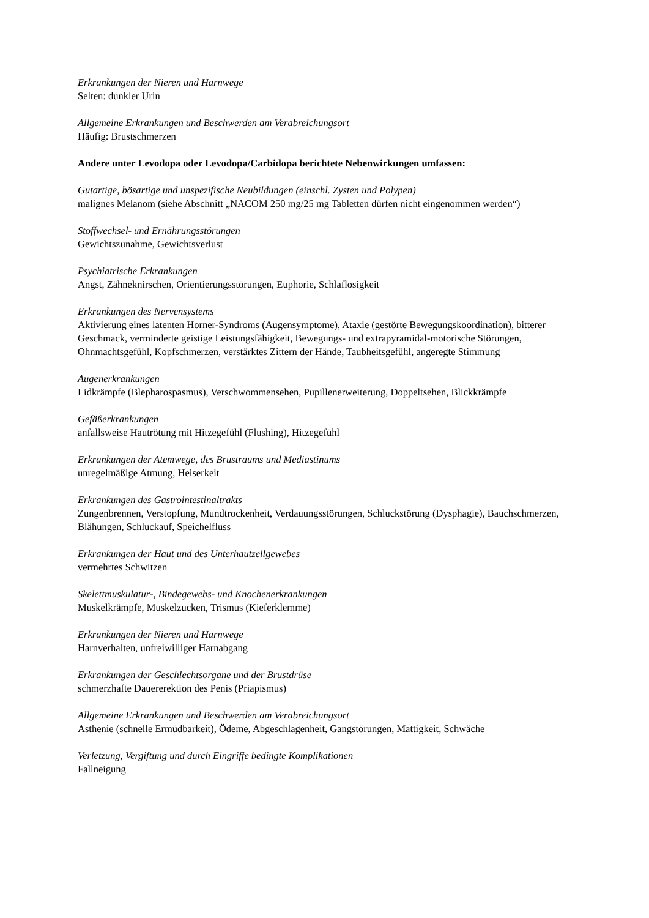Erkrankungen der Nieren und Harnwege
Selten: dunkler Urin
Allgemeine Erkrankungen und Beschwerden am Verabreichungsort
Häufig: Brustschmerzen
Andere unter Levodopa oder Levodopa/Carbidopa berichtete Nebenwirkungen umfassen:
Gutartige, bösartige und unspezifische Neubildungen (einschl. Zysten und Polypen)
malignes Melanom (siehe Abschnitt „NACOM 250 mg/25 mg Tabletten dürfen nicht eingenommen werden“)
Stoffwechsel- und Ernährungsstörungen
Gewichtszunahme, Gewichtsverlust
Psychiatrische Erkrankungen
Angst, Zähneknirschen, Orientierungsstörungen, Euphorie, Schlaflosigkeit
Erkrankungen des Nervensystems
Aktivierung eines latenten Horner-Syndroms (Augensymptome), Ataxie (gestörte Bewegungskoordination), bitterer Geschmack, verminderte geistige Leistungsfähigkeit, Bewegungs- und extrapyramidal-motorische Störungen, Ohnmachtsgefühl, Kopfschmerzen, verstärktes Zittern der Hände, Taubheitsgefühl, angeregte Stimmung
Augenerkrankungen
Lidkrämpfe (Blepharospasmus), Verschwommensehen, Pupillenerweiterung, Doppeltsehen, Blickkrämpfe
Gefäßerkrankungen
anfallsweise Hautrötung mit Hitzegefühl (Flushing), Hitzegefühl
Erkrankungen der Atemwege, des Brustraums und Mediastinums
unregelmäßige Atmung, Heiserkeit
Erkrankungen des Gastrointestinaltrakts
Zungenbrennen, Verstopfung, Mundtrockenheit, Verdauungsstörungen, Schluckstörung (Dysphagie), Bauchschmerzen, Blähungen, Schluckauf, Speichelfluss
Erkrankungen der Haut und des Unterhautzellgewebes
vermehrtes Schwitzen
Skelettmuskulatur-, Bindegewebs- und Knochenerkrankungen
Muskelkrämpfe, Muskelzucken, Trismus (Kieferklemme)
Erkrankungen der Nieren und Harnwege
Harnverhalten, unfreiwilliger Harnabgang
Erkrankungen der Geschlechtsorgane und der Brustdrüse
schmerzhafte Dauererektion des Penis (Priapismus)
Allgemeine Erkrankungen und Beschwerden am Verabreichungsort
Asthenie (schnelle Ermüdbarkeit), Ödeme, Abgeschlagenheit, Gangstörungen, Mattigkeit, Schwäche
Verletzung, Vergiftung und durch Eingriffe bedingte Komplikationen
Fallneigung